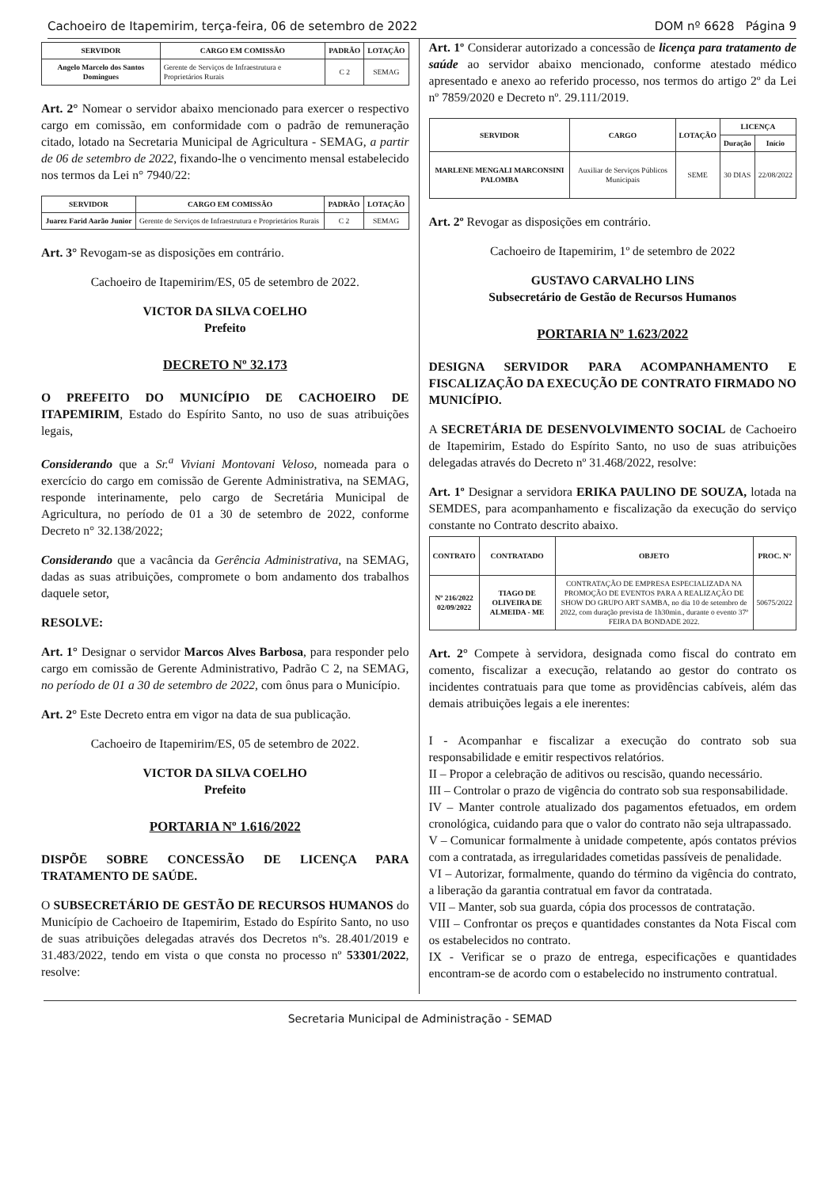Cachoeiro de Itapemirim, terça-feira, 06 de setembro de 2022 DOM nº 6628 Página 9
| SERVIDOR | CARGO EM COMISSÃO | PADRÃO | LOTAÇÃO |
| --- | --- | --- | --- |
| Angelo Marcelo dos Santos Domingues | Gerente de Serviços de Infraestrutura e Proprietários Rurais | C 2 | SEMAG |
Art. 2° Nomear o servidor abaixo mencionado para exercer o respectivo cargo em comissão, em conformidade com o padrão de remuneração citado, lotado na Secretaria Municipal de Agricultura - SEMAG, a partir de 06 de setembro de 2022, fixando-lhe o vencimento mensal estabelecido nos termos da Lei n° 7940/22:
| SERVIDOR | CARGO EM COMISSÃO | PADRÃO | LOTAÇÃO |
| --- | --- | --- | --- |
| Juarez Farid Aarão Junior | Gerente de Serviços de Infraestrutura e Proprietários Rurais | C 2 | SEMAG |
Art. 3° Revogam-se as disposições em contrário.
Cachoeiro de Itapemirim/ES, 05 de setembro de 2022.
VICTOR DA SILVA COELHO
Prefeito
DECRETO Nº 32.173
O PREFEITO DO MUNICÍPIO DE CACHOEIRO DE ITAPEMIRIM, Estado do Espírito Santo, no uso de suas atribuições legais,
Considerando que a Sr.<sup>a</sup> Viviani Montovani Veloso, nomeada para o exercício do cargo em comissão de Gerente Administrativa, na SEMAG, responde interinamente, pelo cargo de Secretária Municipal de Agricultura, no período de 01 a 30 de setembro de 2022, conforme Decreto n° 32.138/2022;
Considerando que a vacância da Gerência Administrativa, na SEMAG, dadas as suas atribuições, compromete o bom andamento dos trabalhos daquele setor,
RESOLVE:
Art. 1° Designar o servidor Marcos Alves Barbosa, para responder pelo cargo em comissão de Gerente Administrativo, Padrão C 2, na SEMAG, no período de 01 a 30 de setembro de 2022, com ônus para o Município.
Art. 2° Este Decreto entra em vigor na data de sua publicação.
Cachoeiro de Itapemirim/ES, 05 de setembro de 2022.
VICTOR DA SILVA COELHO
Prefeito
PORTARIA Nº 1.616/2022
DISPÕE SOBRE CONCESSÃO DE LICENÇA PARA TRATAMENTO DE SAÚDE.
O SUBSECRETÁRIO DE GESTÃO DE RECURSOS HUMANOS do Município de Cachoeiro de Itapemirim, Estado do Espírito Santo, no uso de suas atribuições delegadas através dos Decretos nºs. 28.401/2019 e 31.483/2022, tendo em vista o que consta no processo nº 53301/2022, resolve:
Art. 1º Considerar autorizado a concessão de licença para tratamento de saúde ao servidor abaixo mencionado, conforme atestado médico apresentado e anexo ao referido processo, nos termos do artigo 2º da Lei nº 7859/2020 e Decreto nº. 29.111/2019.
| SERVIDOR | CARGO | LOTAÇÃO | LICENÇA | |
| --- | --- | --- | --- | --- |
| | | | Duração | Início |
| MARLENE MENGALI MARCONSINI PALOMBA | Auxiliar de Serviços Públicos Municipais | SEME | 30 DIAS | 22/08/2022 |
Art. 2º Revogar as disposições em contrário.
Cachoeiro de Itapemirim, 1º de setembro de 2022
GUSTAVO CARVALHO LINS
Subsecretário de Gestão de Recursos Humanos
PORTARIA Nº 1.623/2022
DESIGNA SERVIDOR PARA ACOMPANHAMENTO E FISCALIZAÇÃO DA EXECUÇÃO DE CONTRATO FIRMADO NO MUNICÍPIO.
A SECRETÁRIA DE DESENVOLVIMENTO SOCIAL de Cachoeiro de Itapemirim, Estado do Espírito Santo, no uso de suas atribuições delegadas através do Decreto nº 31.468/2022, resolve:
Art. 1º Designar a servidora ERIKA PAULINO DE SOUZA, lotada na SEMDES, para acompanhamento e fiscalização da execução do serviço constante no Contrato descrito abaixo.
| CONTRATO | CONTRATADO | OBJETO | PROC. Nº |
| --- | --- | --- | --- |
| Nº 216/2022 02/09/2022 | TIAGO DE OLIVEIRA DE ALMEIDA - ME | CONTRATAÇÃO DE EMPRESA ESPECIALIZADA NA PROMOÇÃO DE EVENTOS PARA A REALIZAÇÃO DE SHOW DO GRUPO ART SAMBA, no dia 10 de setembro de 2022, com duração prevista de 1h30min., durante o evento 37ª FEIRA DA BONDADE 2022. | 50675/2022 |
Art. 2° Compete à servidora, designada como fiscal do contrato em comento, fiscalizar a execução, relatando ao gestor do contrato os incidentes contratuais para que tome as providências cabíveis, além das demais atribuições legais a ele inerentes:
I - Acompanhar e fiscalizar a execução do contrato sob sua responsabilidade e emitir respectivos relatórios.
II – Propor a celebração de aditivos ou rescisão, quando necessário.
III – Controlar o prazo de vigência do contrato sob sua responsabilidade.
IV – Manter controle atualizado dos pagamentos efetuados, em ordem cronológica, cuidando para que o valor do contrato não seja ultrapassado.
V – Comunicar formalmente à unidade competente, após contatos prévios com a contratada, as irregularidades cometidas passíveis de penalidade.
VI – Autorizar, formalmente, quando do término da vigência do contrato, a liberação da garantia contratual em favor da contratada.
VII – Manter, sob sua guarda, cópia dos processos de contratação.
VIII – Confrontar os preços e quantidades constantes da Nota Fiscal com os estabelecidos no contrato.
IX - Verificar se o prazo de entrega, especificações e quantidades encontram-se de acordo com o estabelecido no instrumento contratual.
Secretaria Municipal de Administração - SEMAD